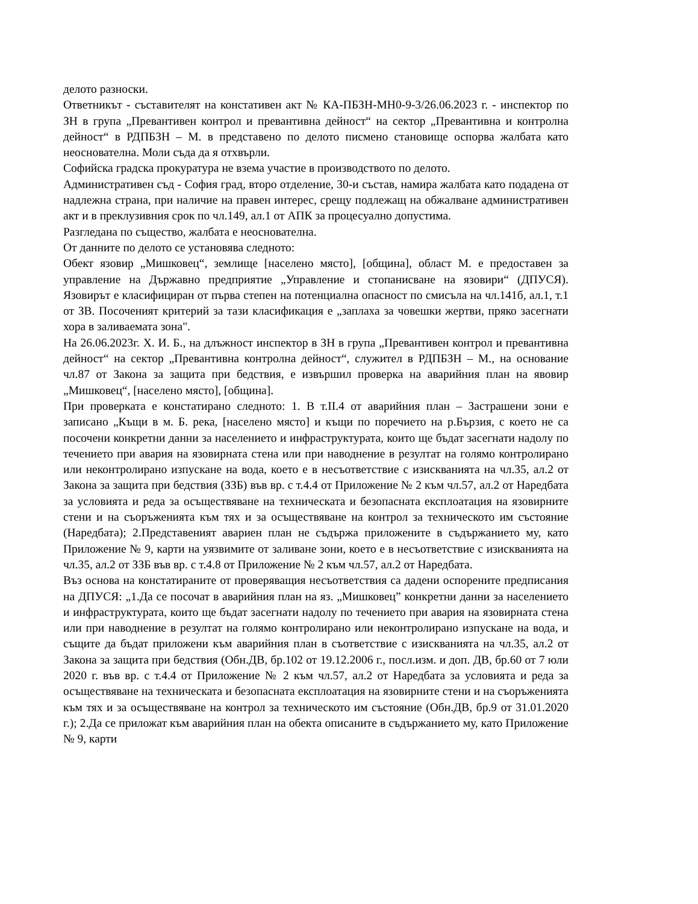делото разноски.
Ответникът - съставителят на констативен акт № КА-ПБЗН-МН0-9-3/26.06.2023 г. - инспектор по ЗН в група „Превантивен контрол и превантивна дейност“ на сектор „Превантивна и контролна дейност“ в РДПБЗН – М. в представено по делото писмено становище оспорва жалбата като неоснователна. Моли съда да я отхвърли.
Софийска градска прокуратура не взема участие в производството по делото.
Административен съд - София град, второ отделение, 30-и състав, намира жалбата като подадена от надлежна страна, при наличие на правен интерес, срещу подлежащ на обжалване административен акт и в преклузивния срок по чл.149, ал.1 от АПК за процесуално допустима.
Разгледана по същество, жалбата е неоснователна.
От данните по делото се установява следното:
Обект язовир „Мишковец“, землище [населено място], [община], област М. е предоставен за управление на Държавно предприятие „Управление и стопанисване на язовири“ (ДПУСЯ). Язовирът е класифициран от първа степен на потенциална опасност по смисъла на чл.141б, ал.1, т.1 от ЗВ. Посоченият критерий за тази класификация е „заплаха за човешки жертви, пряко засегнати хора в заливаемата зона".
На 26.06.2023г. Х. И. Б., на длъжност инспектор в ЗН в група „Превантивен контрол и превантивна дейност“ на сектор „Превантивна контролна дейност“, служител в РДПБЗН – М., на основание чл.87 от Закона за защита при бедствия, е извършил проверка на аварийния план на явовир „Мишковец“, [населено място], [община].
При проверката е констатирано следното: 1. В т.II.4 от аварийния план – Застрашени зони е записано „Къщи в м. Б. река, [населено място] и къщи по поречието на р.Бързия, с което не са посочени конкретни данни за населението и инфраструктурата, които ще бъдат засегнати надолу по течението при авария на язовирната стена или при наводнение в резултат на голямо контролирано или неконтролирано изпускане на вода, което е в несъответствие с изискванията на чл.35, ал.2 от Закона за защита при бедствия (ЗЗБ) във вр. с т.4.4 от Приложение № 2 към чл.57, ал.2 от Наредбата за условията и реда за осъществяване на техническата и безопасната експлоатация на язовирните стени и на съоръженията към тях и за осъществяване на контрол за техническото им състояние (Наредбата); 2.Представеният авариен план не съдържа приложените в съдържанието му, като Приложение № 9, карти на уязвимите от заливане зони, което е в несъответствие с изискванията на чл.35, ал.2 от ЗЗБ във вр. с т.4.8 от Приложение № 2 към чл.57, ал.2 от Наредбата.
Въз основа на констатираните от проверяващия несъответствия са дадени оспорените предписания на ДПУСЯ: „1.Да се посочат в аварийния план на яз. „Мишковец” конкретни данни за населението и инфраструктурата, които ще бъдат засегнати надолу по течението при авария на язовирната стена или при наводнение в резултат на голямо контролирано или неконтролирано изпускане на вода, и същите да бъдат приложени към аварийния план в съответствие с изискванията на чл.35, ал.2 от Закона за защита при бедствия (Обн.ДВ, бр.102 от 19.12.2006 г., посл.изм. и доп. ДВ, бр.60 от 7 юли 2020 г. във вр. с т.4.4 от Приложение № 2 към чл.57, ал.2 от Наредбата за условията и реда за осъществяване на техническата и безопасната експлоатация на язовирните стени и на съоръженията към тях и за осъществяване на контрол за техническото им състояние (Обн.ДВ, бр.9 от 31.01.2020 г.); 2.Да се приложат към аварийния план на обекта описаните в съдържанието му, като Приложение № 9, карти